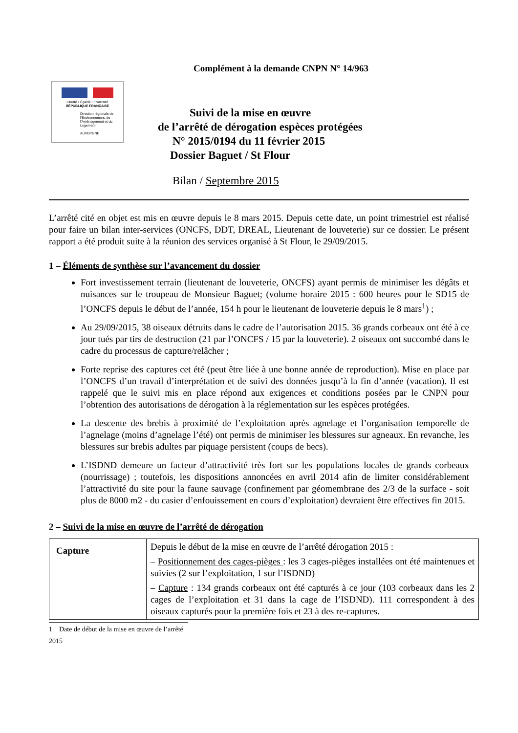Complément à la demande CNPN N° 14/963
Liberté • Égalité • Fraternité
RÉPUBLIQUE FRANÇAISE
Direction régionale de l'Environnement, de l'Aménagement et du Logement
AUVERGNE
Suivi de la mise en œuvre
de l’arrêté de dérogation espèces protégées
N° 2015/0194 du 11 février 2015
Dossier Baguet / St Flour
Bilan / Septembre 2015
L’arrêté cité en objet est mis en œuvre depuis le 8 mars 2015. Depuis cette date, un point trimestriel est réalisé pour faire un bilan inter-services (ONCFS, DDT, DREAL, Lieutenant de louveterie) sur ce dossier. Le présent rapport a été produit suite à la réunion des services organisé à St Flour, le 29/09/2015.
1 – Éléments de synthèse sur l’avancement du dossier
Fort investissement terrain (lieutenant de louveterie, ONCFS) ayant permis de minimiser les dégâts et nuisances sur le troupeau de Monsieur Baguet; (volume horaire 2015 : 600 heures pour le SD15 de l’ONCFS depuis le début de l’année, 154 h pour le lieutenant de louveterie depuis le 8 mars<sup>1</sup>) ;
Au 29/09/2015, 38 oiseaux détruits dans le cadre de l’autorisation 2015. 36 grands corbeaux ont été à ce jour tués par tirs de destruction (21 par l’ONCFS / 15 par la louveterie). 2 oiseaux ont succombé dans le cadre du processus de capture/relâcher ;
Forte reprise des captures cet été (peut être liée à une bonne année de reproduction). Mise en place par l’ONCFS d’un travail d’interprétation et de suivi des données jusqu’à la fin d’année (vacation). Il est rappelé que le suivi mis en place répond aux exigences et conditions posées par le CNPN pour l’obtention des autorisations de dérogation à la réglementation sur les espèces protégées.
La descente des brebis à proximité de l’exploitation après agnelage et l’organisation temporelle de l’agnelage (moins d’agnelage l’été) ont permis de minimiser les blessures sur agneaux. En revanche, les blessures sur brebis adultes par piquage persistent (coups de becs).
L’ISDND demeure un facteur d’attractivité très fort sur les populations locales de grands corbeaux (nourrissage) ; toutefois, les dispositions annoncées en avril 2014 afin de limiter considérablement l’attractivité du site pour la faune sauvage (confinement par géomembrane des 2/3 de la surface - soit plus de 8000 m2 - du casier d’enfouissement en cours d’exploitation) devraient être effectives fin 2015.
2 – Suivi de la mise en œuvre de l’arrêté de dérogation
| Capture | Depuis le début de la mise en œuvre de l’arrêté dérogation 2015 : – Positionnement des cages-pièges : les 3 cages-pièges installées ont été maintenues et suivies (2 sur l’exploitation, 1 sur l’ISDND) – Capture : 134 grands corbeaux ont été capturés à ce jour (103 corbeaux dans les 2 cages de l’exploitation et 31 dans la cage de l’ISDND). 111 correspondent à des oiseaux capturés pour la première fois et 23 à des re-captures. |
1 Date de début de la mise en œuvre de l’arrêté 2015